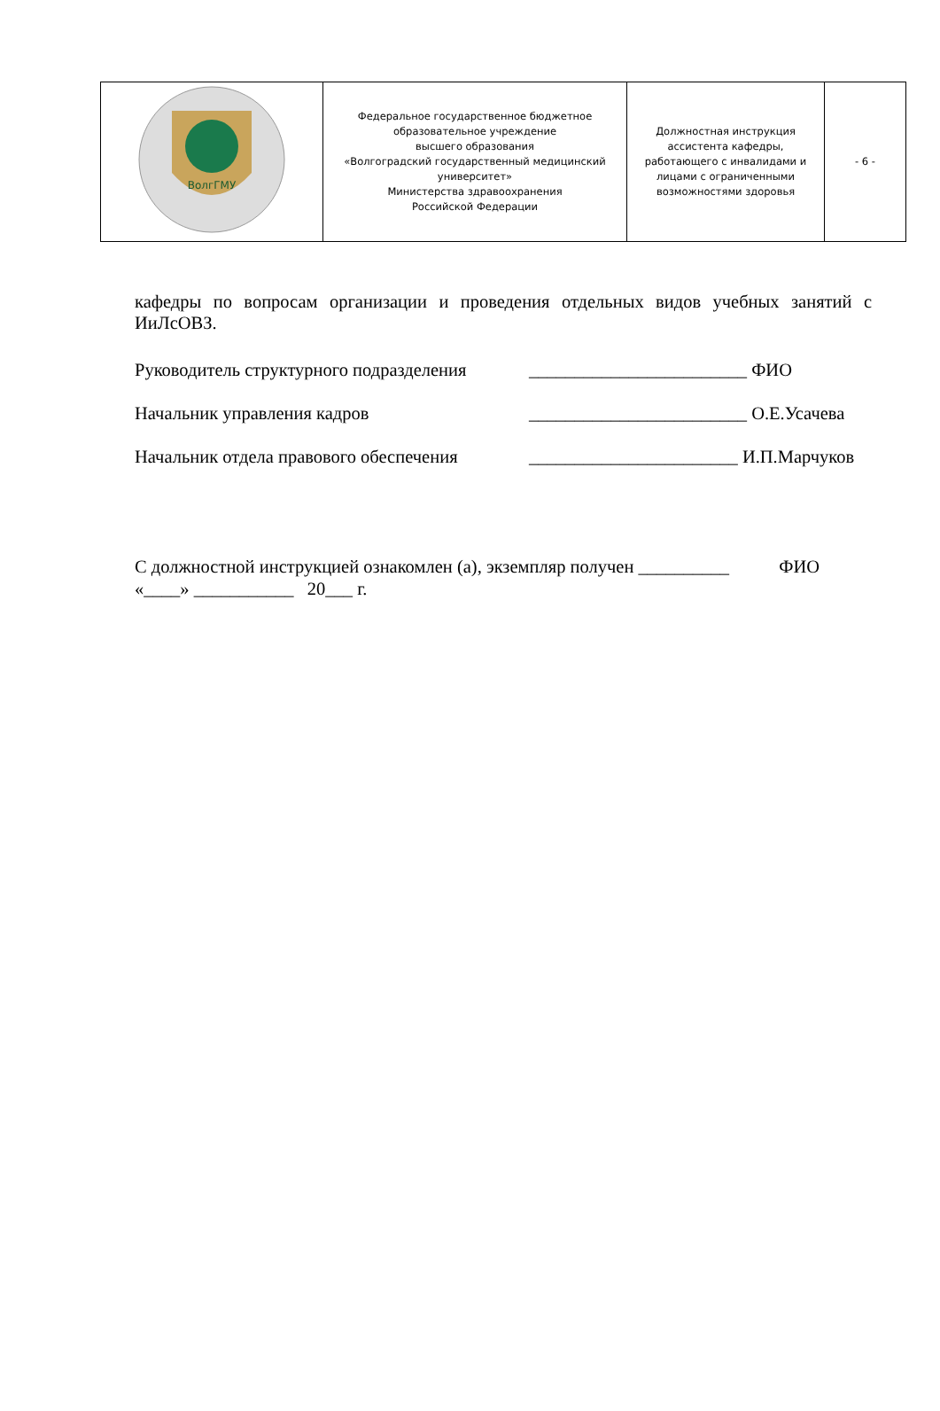| ВолгГМУ | Федеральное государственное бюджетное образовательное учреждение высшего образования «Волгоградский государственный медицинский университет» Министерства здравоохранения Российской Федерации | Должностная инструкция ассистента кафедры, работающего с инвалидами и лицами с ограниченными возможностями здоровья | - 6 - |
кафедры по вопросам организации и проведения отдельных видов учебных занятий с ИиЛсОВЗ.
Руководитель структурного подразделения ________________________ ФИО
Начальник управления кадров ________________________ О.Е.Усачева
Начальник отдела правового обеспечения _______________________ И.П.Марчуков
С должностной инструкцией ознакомлен (а), экземпляр получен __________ ФИО
«____» ___________ 20___ г.